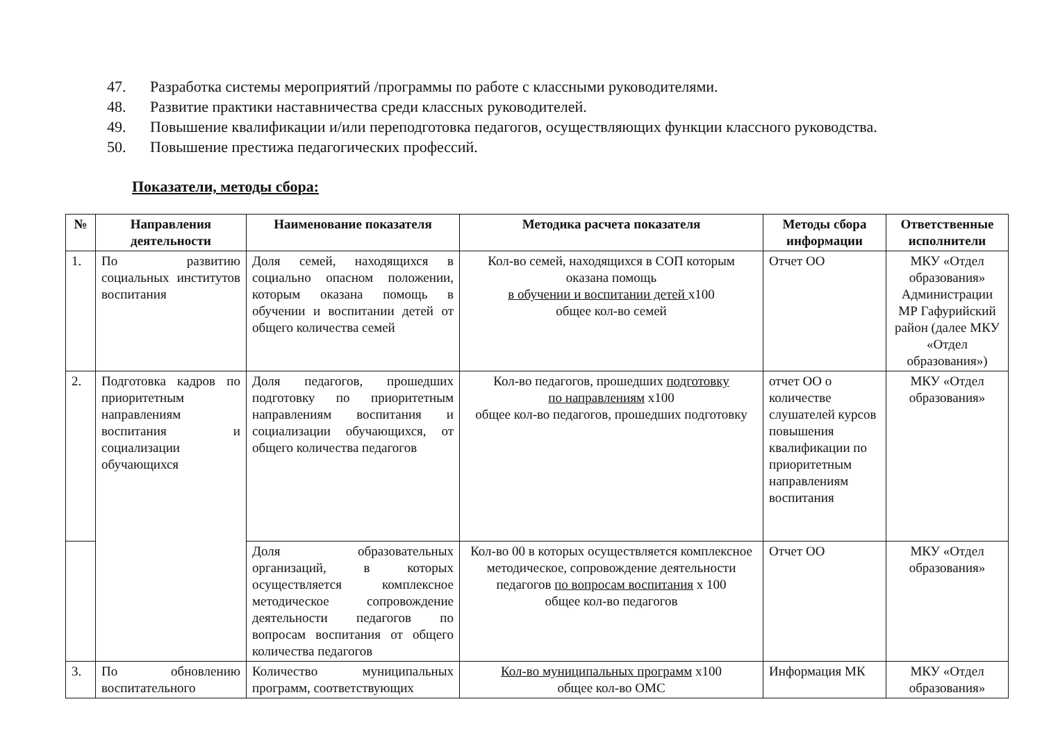47. Разработка системы мероприятий /программы по работе с классными руководителями.
48. Развитие практики наставничества среди классных руководителей.
49. Повышение квалификации и/или переподготовка педагогов, осуществляющих функции классного руководства.
50. Повышение престижа педагогических профессий.
Показатели, методы сбора:
| № | Направления деятельности | Наименование показателя | Методика расчета показателя | Методы сбора информации | Ответственные исполнители |
| --- | --- | --- | --- | --- | --- |
| 1. | По развитию социальных институтов воспитания | Доля семей, находящихся в социально опасном положении, которым оказана помощь в обучении и воспитании детей от общего количества семей | Кол-во семей, находящихся в СОП которым оказана помощь в обучении и воспитании детей х100 общее кол-во семей | Отчет ОО | МКУ «Отдел образования» Администрации МР Гафурийский район (далее МКУ «Отдел образования») |
| 2. | Подготовка кадров по приоритетным направлениям воспитания и социализации обучающихся | Доля педагогов, прошедших подготовку по приоритетным направлениям воспитания и социализации обучающихся, от общего количества педагогов | Кол-во педагогов, прошедших подготовку по направлениям х100 общее кол-во педагогов, прошедших подготовку | отчет ОО о количестве слушателей курсов повышения квалификации по приоритетным направлениям воспитания | МКУ «Отдел образования» |
| | | Доля образовательных организаций, в которых осуществляется комплексное методическое сопровождение деятельности педагогов по вопросам воспитания от общего количества педагогов | Кол-во 00 в которых осуществляется комплексное методическое, сопровождение деятельности педагогов по вопросам воспитания х 100 общее кол-во педагогов | Отчет ОО | МКУ «Отдел образования» |
| 3. | По обновлению воспитательного | Количество муниципальных программ, соответствующих | Кол-во муниципальных программ х100 общее кол-во ОМС | Информация МК | МКУ «Отдел образования» |